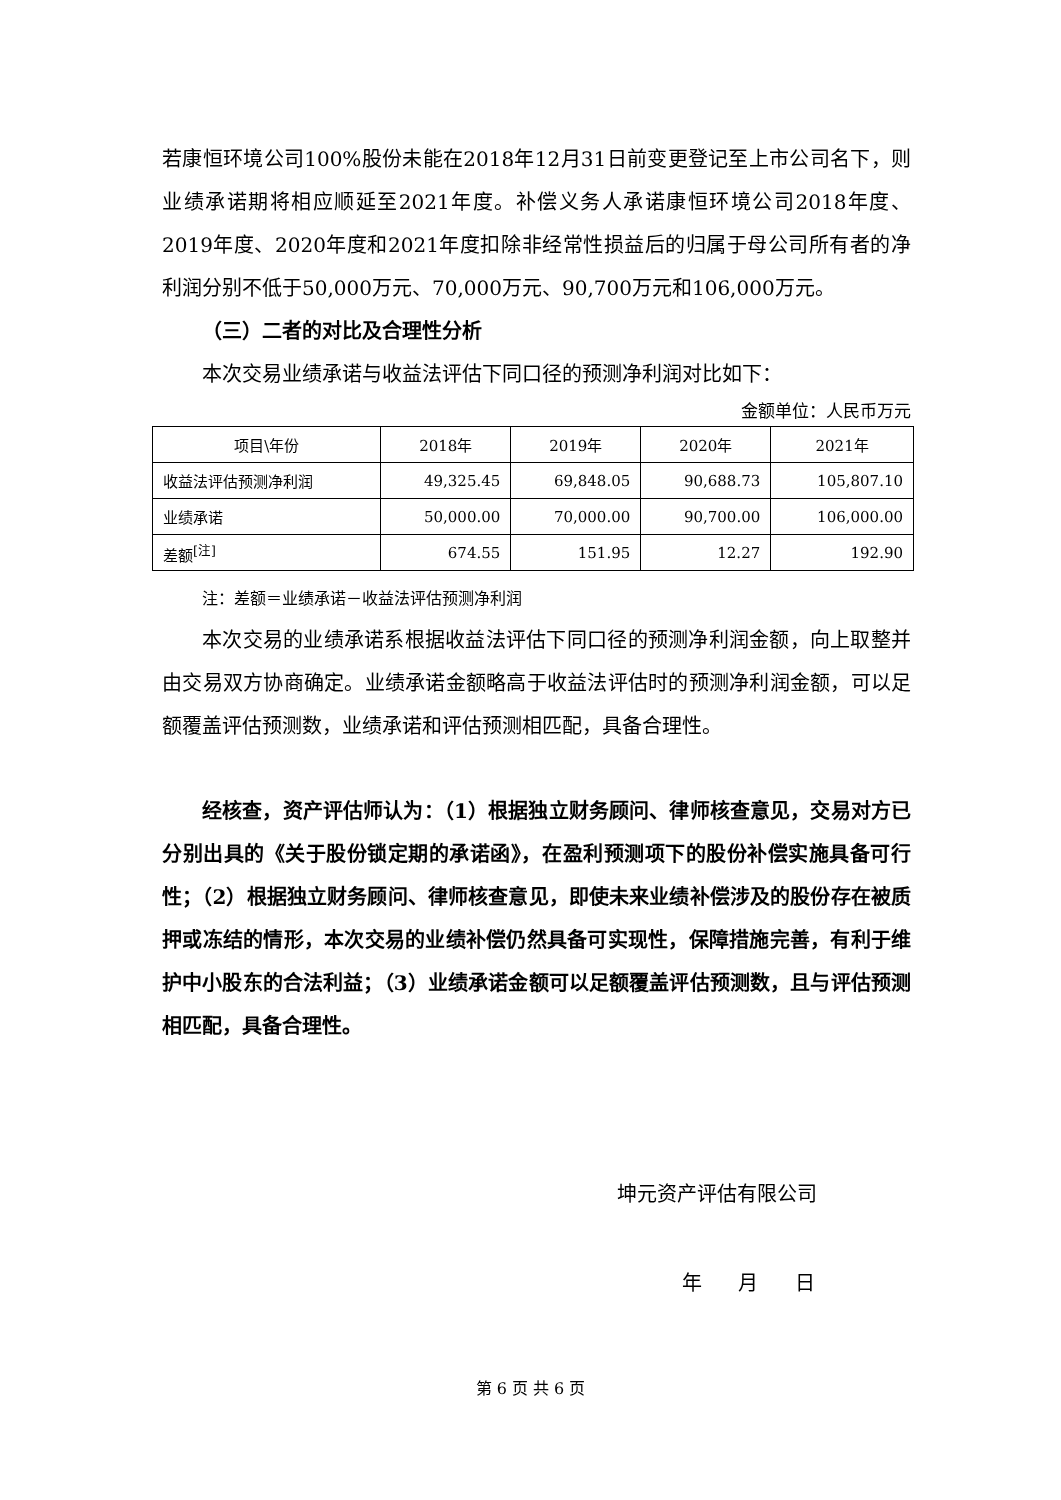若康恒环境公司100%股份未能在2018年12月31日前变更登记至上市公司名下，则业绩承诺期将相应顺延至2021年度。补偿义务人承诺康恒环境公司2018年度、2019年度、2020年度和2021年度扣除非经常性损益后的归属于母公司所有者的净利润分别不低于50,000万元、70,000万元、90,700万元和106,000万元。
（三）二者的对比及合理性分析
本次交易业绩承诺与收益法评估下同口径的预测净利润对比如下：
金额单位：人民币万元
| 项目\年份 | 2018年 | 2019年 | 2020年 | 2021年 |
| --- | --- | --- | --- | --- |
| 收益法评估预测净利润 | 49,325.45 | 69,848.05 | 90,688.73 | 105,807.10 |
| 业绩承诺 | 50,000.00 | 70,000.00 | 90,700.00 | 106,000.00 |
| 差额<sup>[注]</sup> | 674.55 | 151.95 | 12.27 | 192.90 |
注：差额＝业绩承诺－收益法评估预测净利润
本次交易的业绩承诺系根据收益法评估下同口径的预测净利润金额，向上取整并由交易双方协商确定。业绩承诺金额略高于收益法评估时的预测净利润金额，可以足额覆盖评估预测数，业绩承诺和评估预测相匹配，具备合理性。
经核查，资产评估师认为：（1）根据独立财务顾问、律师核查意见，交易对方已分别出具的《关于股份锁定期的承诺函》，在盈利预测项下的股份补偿实施具备可行性；（2）根据独立财务顾问、律师核查意见，即使未来业绩补偿涉及的股份存在被质押或冻结的情形，本次交易的业绩补偿仍然具备可实现性，保障措施完善，有利于维护中小股东的合法利益；（3）业绩承诺金额可以足额覆盖评估预测数，且与评估预测相匹配，具备合理性。
坤元资产评估有限公司
年 月 日
第 6 页 共 6 页